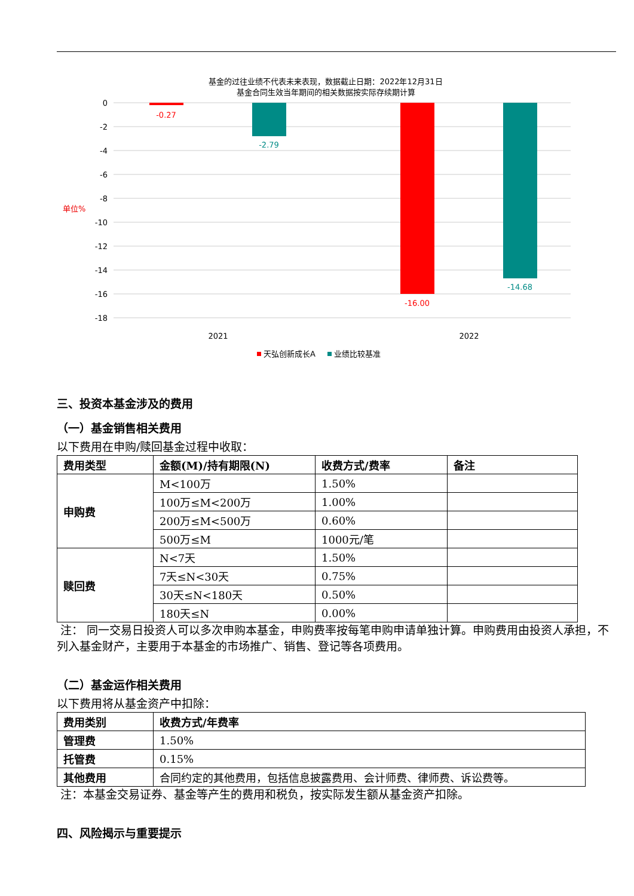基金的过往业绩不代表未来表现，数据截止日期：2022年12月31日
基金合同生效当年期间的相关数据按实际存续期计算
0
-2
-4
-6
-8
-10
-12
-14
-16
-18
单位%
-0.27
-2.79
-16.00
-14.68
2021
2022
天弘创新成长A
业绩比较基准
三、投资本基金涉及的费用
（一）基金销售相关费用
以下费用在申购/赎回基金过程中收取：
| 费用类型 | 金额(M)/持有期限(N) | 收费方式/费率 | 备注 |
| --- | --- | --- | --- |
| 申购费 | M<100万 | 1.50% | |
| | 100万≤M<200万 | 1.00% | |
| | 200万≤M<500万 | 0.60% | |
| | 500万≤M | 1000元/笔 | |
| 赎回费 | N<7天 | 1.50% | |
| | 7天≤N<30天 | 0.75% | |
| | 30天≤N<180天 | 0.50% | |
| | 180天≤N | 0.00% | |
注： 同一交易日投资人可以多次申购本基金，申购费率按每笔申购申请单独计算。申购费用由投资人承担，不列入基金财产，主要用于本基金的市场推广、销售、登记等各项费用。
（二）基金运作相关费用
以下费用将从基金资产中扣除：
| 费用类别 | 收费方式/年费率 |
| --- | --- |
| 管理费 | 1.50% |
| 托管费 | 0.15% |
| 其他费用 | 合同约定的其他费用，包括信息披露费用、会计师费、律师费、诉讼费等。 |
注：本基金交易证券、基金等产生的费用和税负，按实际发生额从基金资产扣除。
四、风险揭示与重要提示